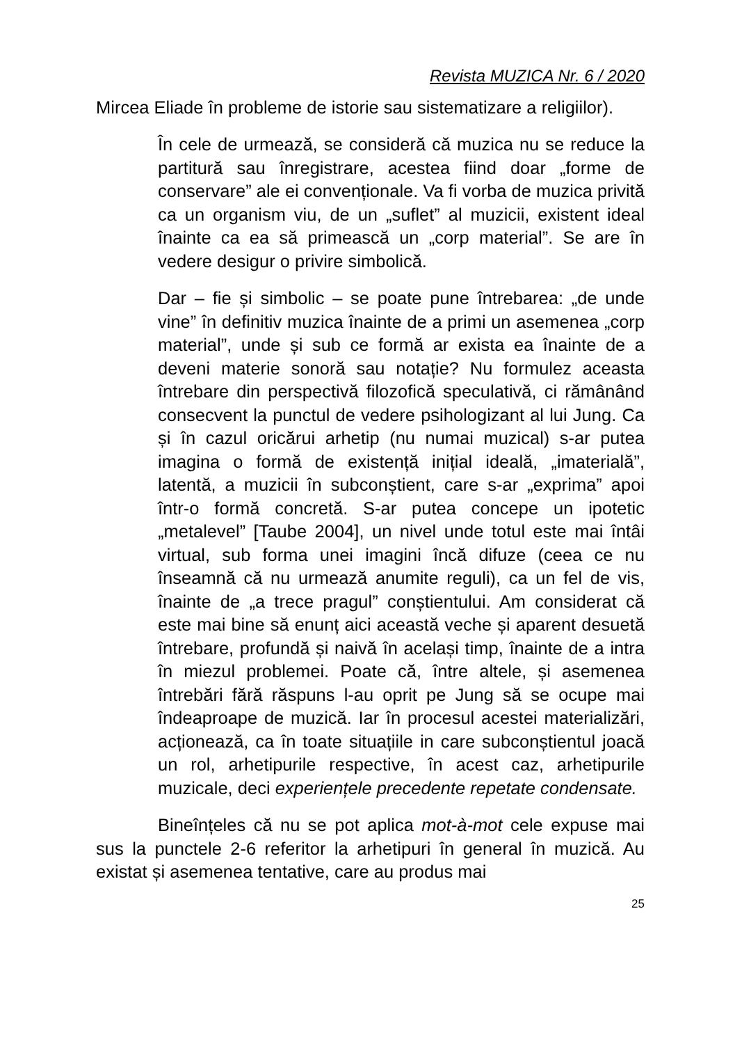Revista MUZICA Nr. 6 / 2020
Mircea Eliade în probleme de istorie sau sistematizare a religiilor).
În cele de urmează, se consideră că muzica nu se reduce la partitură sau înregistrare, acestea fiind doar „forme de conservare” ale ei convenționale. Va fi vorba de muzica privită ca un organism viu, de un „suflet” al muzicii, existent ideal înainte ca ea să primească un „corp material”. Se are în vedere desigur o privire simbolică.
Dar – fie și simbolic – se poate pune întrebarea: „de unde vine” în definitiv muzica înainte de a primi un asemenea „corp material”, unde și sub ce formă ar exista ea înainte de a deveni materie sonoră sau notație? Nu formulez aceasta întrebare din perspectivă filozofică speculativă, ci rămânând consecvent la punctul de vedere psihologizant al lui Jung. Ca și în cazul oricărui arhetip (nu numai muzical) s-ar putea imagina o formă de existență inițial ideală, „imaterială”, latentă, a muzicii în subconștient, care s-ar „exprima” apoi într-o formă concretă. S-ar putea concepe un ipotetic „metalevel” [Taube 2004], un nivel unde totul este mai întâi virtual, sub forma unei imagini încă difuze (ceea ce nu înseamnă că nu urmează anumite reguli), ca un fel de vis, înainte de „a trece pragul” conștientului. Am considerat că este mai bine să enunț aici această veche și aparent desuetă întrebare, profundă și naivă în același timp, înainte de a intra în miezul problemei. Poate că, între altele, și asemenea întrebări fără răspuns l-au oprit pe Jung să se ocupe mai îndeaproape de muzică. Iar în procesul acestei materializări, acționează, ca în toate situațiile in care subconștientul joacă un rol, arhetipurile respective, în acest caz, arhetipurile muzicale, deci experiențele precedente repetate condensate.
Bineînțeles că nu se pot aplica mot-à-mot cele expuse mai sus la punctele 2-6 referitor la arhetipuri în general în muzică. Au existat și asemenea tentative, care au produs mai
25